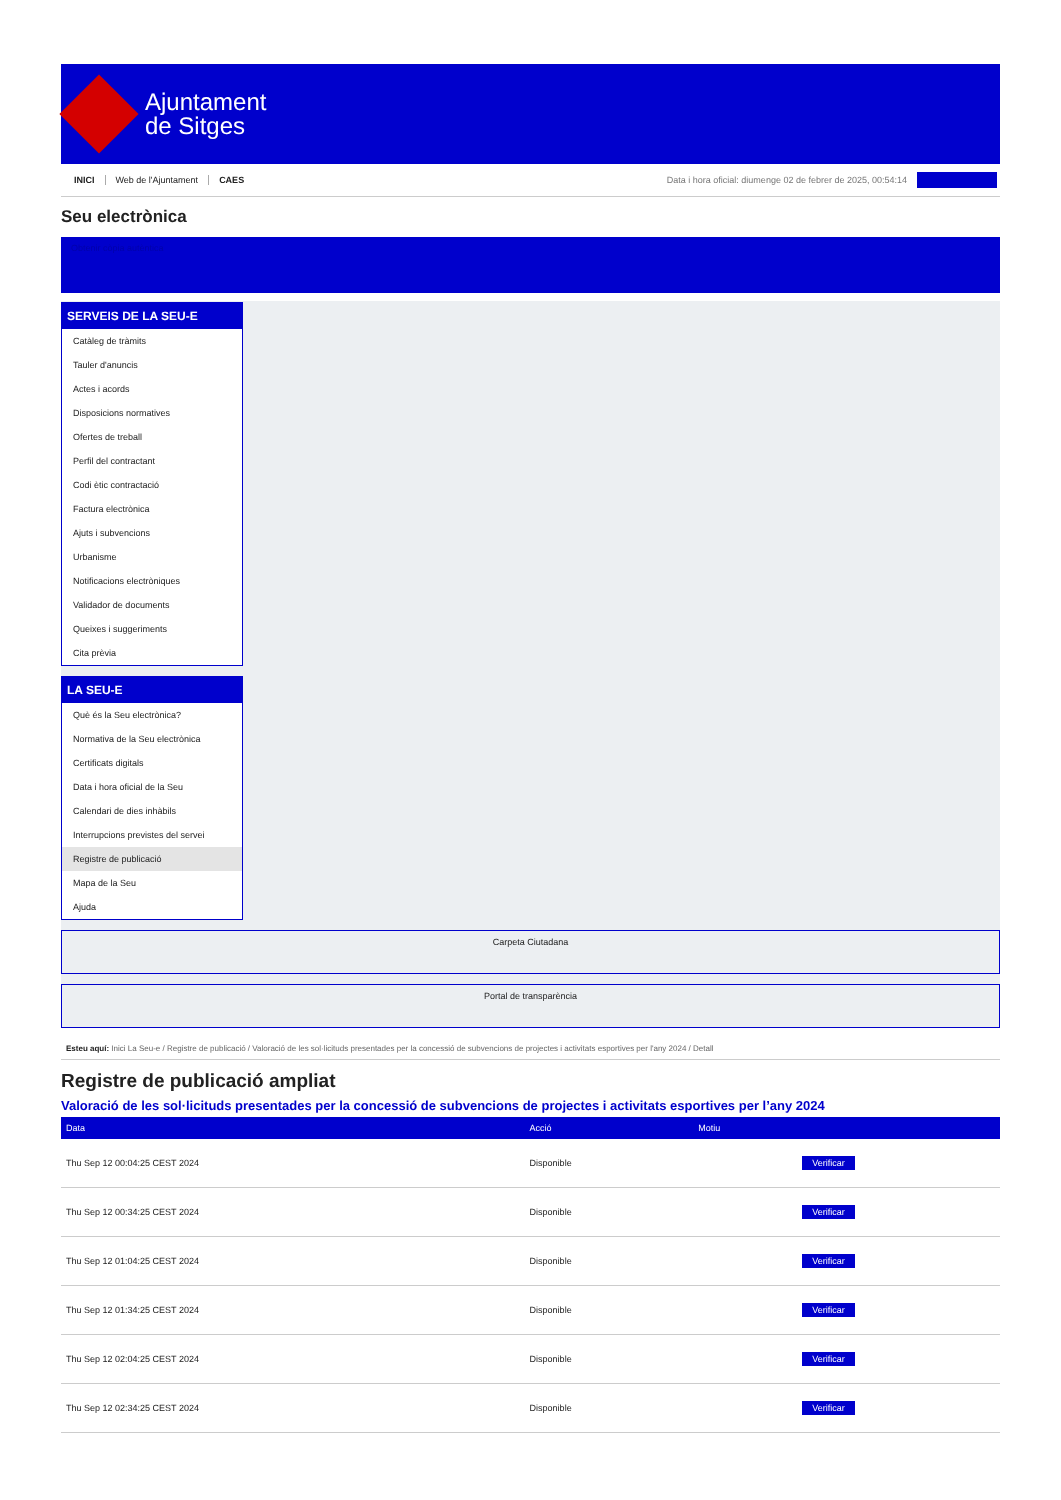Ajuntament
de Sitges
INICI Web de l'Ajuntament CAES Data i hora oficial: diumenge 02 de febrer de 2025, 00:54:14
Seu electrònica
Obtenir còpia autèntica
SERVEIS DE LA SEU-E
Catàleg de tràmits
Tauler d'anuncis
Actes i acords
Disposicions normatives
Ofertes de treball
Perfil del contractant
Codi ètic contractació
Factura electrònica
Ajuts i subvencions
Urbanisme
Notificacions electròniques
Validador de documents
Queixes i suggeriments
Cita prèvia
LA SEU-E
Què és la Seu electrònica?
Normativa de la Seu electrònica
Certificats digitals
Data i hora oficial de la Seu
Calendari de dies inhàbils
Interrupcions previstes del servei
Registre de publicació
Mapa de la Seu
Ajuda
Carpeta Ciutadana
Portal de transparència
Esteu aquí: Inici La Seu-e / Registre de publicació / Valoració de les sol·licituds presentades per la concessió de subvencions de projectes i activitats esportives per l'any 2024 / Detall
Registre de publicació ampliat
Valoració de les sol·licituds presentades per la concessió de subvencions de projectes i activitats esportives per l’any 2024
| Data | Acció | Motiu | |
| --- | --- | --- | --- |
| Thu Sep 12 00:04:25 CEST 2024 | Disponible | | Verificar |
| Thu Sep 12 00:34:25 CEST 2024 | Disponible | | Verificar |
| Thu Sep 12 01:04:25 CEST 2024 | Disponible | | Verificar |
| Thu Sep 12 01:34:25 CEST 2024 | Disponible | | Verificar |
| Thu Sep 12 02:04:25 CEST 2024 | Disponible | | Verificar |
| Thu Sep 12 02:34:25 CEST 2024 | Disponible | | Verificar |